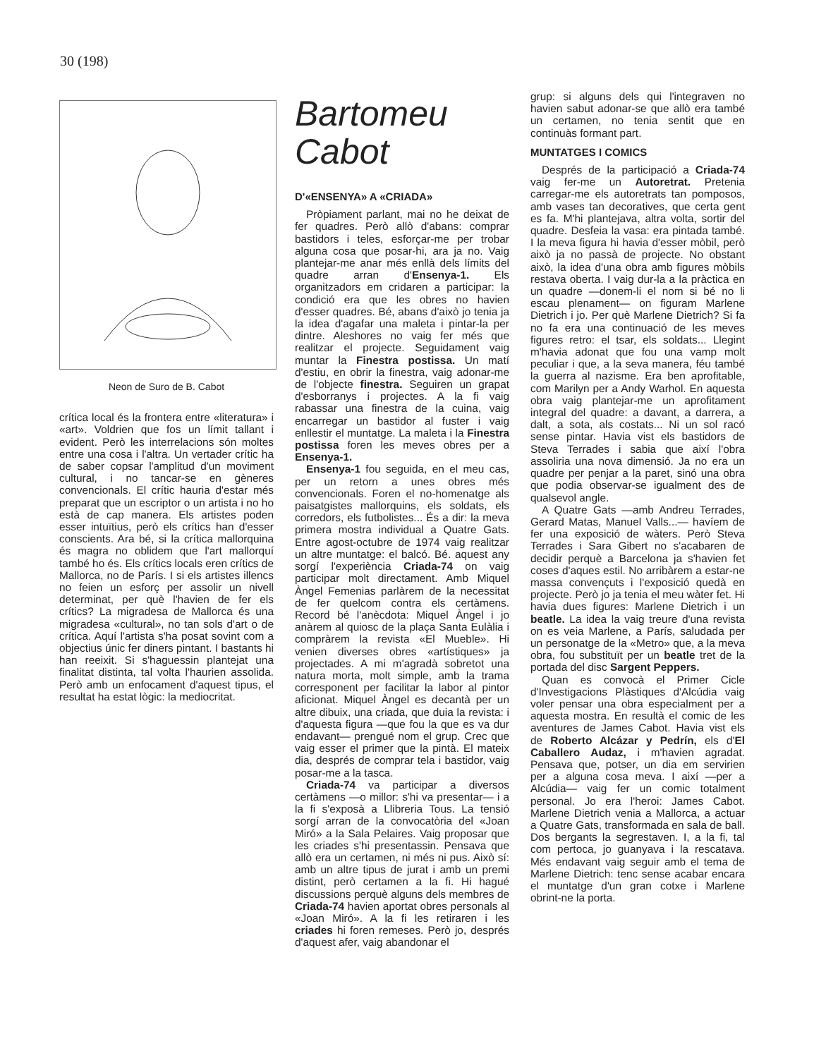30 (198)
Neon de Suro de B. Cabot
crítica local és la frontera entre «literatura» i «art». Voldrien que fos un límit tallant i evident. Però les interrelacions són moltes entre una cosa i l'altra. Un vertader crític ha de saber copsar l'amplitud d'un moviment cultural, i no tancar-se en gèneres convencionals. El crític hauria d'estar més preparat que un escriptor o un artista i no ho està de cap manera. Els artistes poden esser intuïtius, però els crítics han d'esser conscients. Ara bé, si la crítica mallorquina és magra no oblidem que l'art mallorquí també ho és. Els crítics locals eren crítics de Mallorca, no de París. I si els artistes illencs no feien un esforç per assolir un nivell determinat, per què l'havien de fer els crítics? La migradesa de Mallorca és una migradesa «cultural», no tan sols d'art o de crítica. Aquí l'artista s'ha posat sovint com a objectius únic fer diners pintant. I bastants hi han reeixit. Si s'haguessin plantejat una finalitat distinta, tal volta l'haurien assolida. Però amb un enfocament d'aquest tipus, el resultat ha estat lògic: la mediocritat.
Bartomeu
Cabot
D'«ENSENYA» A «CRIADA»
Pròpiament parlant, mai no he deixat de fer quadres. Però allò d'abans: comprar bastidors i teles, esforçar-me per trobar alguna cosa que posar-hi, ara ja no. Vaig plantejar-me anar més enllà dels límits del quadre arran d'Ensenya-1. Els organitzadors em cridaren a participar: la condició era que les obres no havien d'esser quadres. Bé, abans d'això jo tenia ja la idea d'agafar una maleta i pintar-la per dintre. Aleshores no vaig fer més que realitzar el projecte. Seguidament vaig muntar la Finestra postissa. Un matí d'estiu, en obrir la finestra, vaig adonar-me de l'objecte finestra. Seguiren un grapat d'esborranys i projectes. A la fi vaig rabassar una finestra de la cuina, vaig encarregar un bastidor al fuster i vaig enllestir el muntatge. La maleta i la Finestra postissa foren les meves obres per a Ensenya-1.
Ensenya-1 fou seguida, en el meu cas, per un retorn a unes obres més convencionals. Foren el no-homenatge als paisatgistes mallorquins, els soldats, els corredors, els futbolistes... És a dir: la meva primera mostra individual a Quatre Gats. Entre agost-octubre de 1974 vaig realitzar un altre muntatge: el balcó. Bé. aquest any sorgí l'experiència Criada-74 on vaig participar molt directament. Amb Miquel Àngel Femenias parlàrem de la necessitat de fer quelcom contra els certàmens. Record bé l'anècdota: Miquel Àngel i jo anàrem al quiosc de la plaça Santa Eulàlia i compràrem la revista «El Mueble». Hi venien diverses obres «artístiques» ja projectades. A mi m'agradà sobretot una natura morta, molt simple, amb la trama corresponent per facilitar la labor al pintor aficionat. Miquel Àngel es decantà per un altre dibuix, una criada, que duia la revista: i d'aquesta figura —que fou la que es va dur endavant— prengué nom el grup. Crec que vaig esser el primer que la pintà. El mateix dia, després de comprar tela i bastidor, vaig posar-me a la tasca.
Criada-74 va participar a diversos certàmens —o millor: s'hi va presentar— i a la fi s'exposà a Llibreria Tous. La tensió sorgí arran de la convocatòria del «Joan Miró» a la Sala Pelaires. Vaig proposar que les criades s'hi presentassin. Pensava que allò era un certamen, ni més ni pus. Això sí: amb un altre tipus de jurat i amb un premi distint, però certamen a la fi. Hi hagué discussions perquè alguns dels membres de Criada-74 havien aportat obres personals al «Joan Miró». A la fi les retiraren i les criades hi foren remeses. Però jo, després d'aquest afer, vaig abandonar el
grup: si alguns dels qui l'integraven no havien sabut adonar-se que allò era també un certamen, no tenia sentit que en continuàs formant part.
MUNTATGES I COMICS
Després de la participació a Criada-74 vaig fer-me un Autoretrat. Pretenia carregar-me els autoretrats tan pomposos, amb vases tan decoratives, que certa gent es fa. M'hi plantejava, altra volta, sortir del quadre. Desfeia la vasa: era pintada també. I la meva figura hi havia d'esser mòbil, però això ja no passà de projecte. No obstant això, la idea d'una obra amb figures mòbils restava oberta. I vaig dur-la a la pràctica en un quadre —donem-li el nom si bé no li escau plenament— on figuram Marlene Dietrich i jo. Per què Marlene Dietrich? Si fa no fa era una continuació de les meves figures retro: el tsar, els soldats... Llegint m'havia adonat que fou una vamp molt peculiar i que, a la seva manera, féu també la guerra al nazisme. Era ben aprofitable, com Marilyn per a Andy Warhol. En aquesta obra vaig plantejar-me un aprofitament integral del quadre: a davant, a darrera, a dalt, a sota, als costats... Ni un sol racó sense pintar. Havia vist els bastidors de Steva Terrades i sabia que així l'obra assoliria una nova dimensió. Ja no era un quadre per penjar a la paret, sinó una obra que podia observar-se igualment des de qualsevol angle.
A Quatre Gats —amb Andreu Terrades, Gerard Matas, Manuel Valls...— havíem de fer una exposició de wàters. Però Steva Terrades i Sara Gibert no s'acabaren de decidir perquè a Barcelona ja s'havien fet coses d'aques estil. No arribàrem a estar-ne massa convençuts i l'exposició quedà en projecte. Però jo ja tenia el meu wàter fet. Hi havia dues figures: Marlene Dietrich i un beatle. La idea la vaig treure d'una revista on es veia Marlene, a París, saludada per un personatge de la «Metro» que, a la meva obra, fou substituït per un beatle tret de la portada del disc Sargent Peppers.
Quan es convocà el Primer Cicle d'Investigacions Plàstiques d'Alcúdia vaig voler pensar una obra especialment per a aquesta mostra. En resultà el comic de les aventures de James Cabot. Havia vist els de Roberto Alcázar y Pedrín, els d'El Caballero Audaz, i m'havien agradat. Pensava que, potser, un dia em servirien per a alguna cosa meva. I així —per a Alcúdia— vaig fer un comic totalment personal. Jo era l'heroi: James Cabot. Marlene Dietrich venia a Mallorca, a actuar a Quatre Gats, transformada en sala de ball. Dos bergants la segrestaven. I, a la fi, tal com pertoca, jo guanyava i la rescatava. Més endavant vaig seguir amb el tema de Marlene Dietrich: tenc sense acabar encara el muntatge d'un gran cotxe i Marlene obrint-ne la porta.